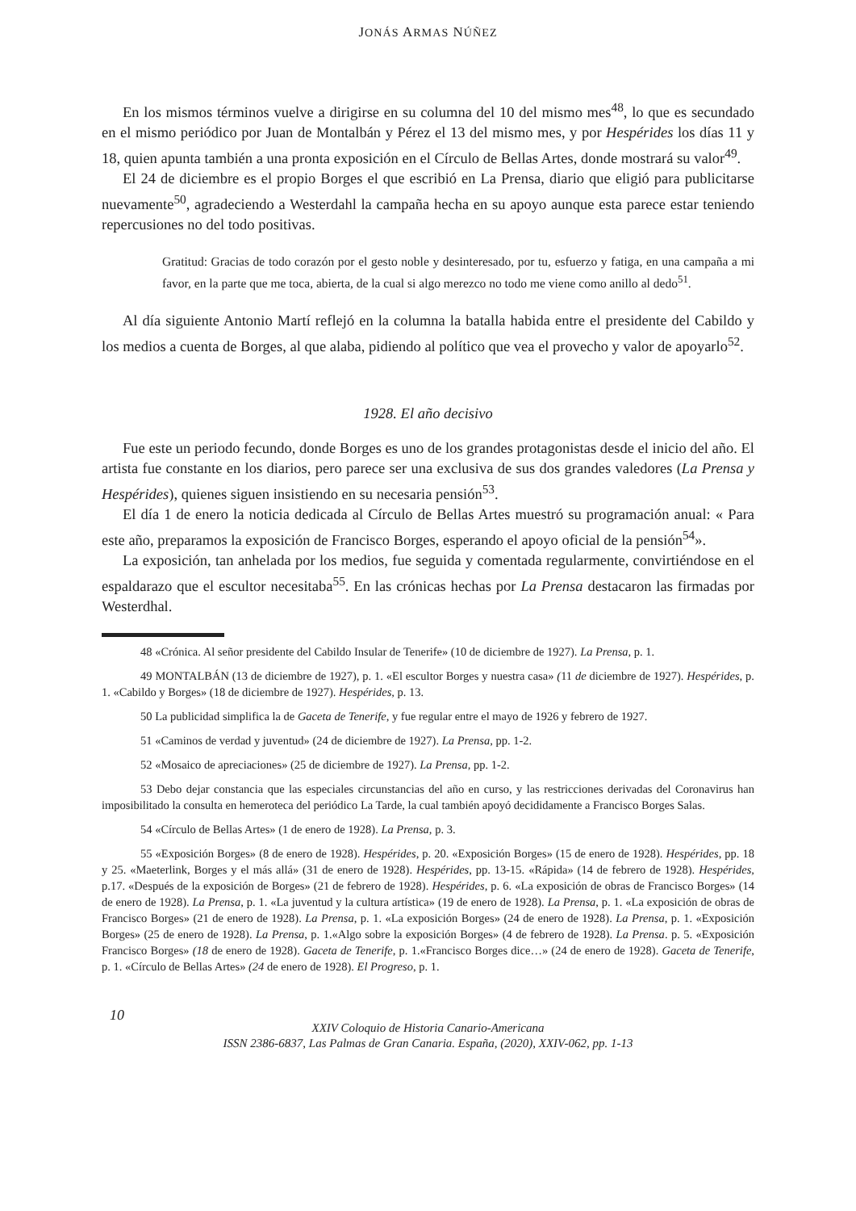JONÁS ARMAS NÚÑEZ
En los mismos términos vuelve a dirigirse en su columna del 10 del mismo mes<sup>48</sup>, lo que es secundado en el mismo periódico por Juan de Montalbán y Pérez el 13 del mismo mes, y por Hespérides los días 11 y 18, quien apunta también a una pronta exposición en el Círculo de Bellas Artes, donde mostrará su valor<sup>49</sup>.
El 24 de diciembre es el propio Borges el que escribió en La Prensa, diario que eligió para publicitarse nuevamente<sup>50</sup>, agradeciendo a Westerdahl la campaña hecha en su apoyo aunque esta parece estar teniendo repercusiones no del todo positivas.
Gratitud: Gracias de todo corazón por el gesto noble y desinteresado, por tu, esfuerzo y fatiga, en una campaña a mi favor, en la parte que me toca, abierta, de la cual si algo merezco no todo me viene como anillo al dedo<sup>51</sup>.
Al día siguiente Antonio Martí reflejó en la columna la batalla habida entre el presidente del Cabildo y los medios a cuenta de Borges, al que alaba, pidiendo al político que vea el provecho y valor de apoyarlo<sup>52</sup>.
1928. El año decisivo
Fue este un periodo fecundo, donde Borges es uno de los grandes protagonistas desde el inicio del año. El artista fue constante en los diarios, pero parece ser una exclusiva de sus dos grandes valedores (La Prensa y Hespérides), quienes siguen insistiendo en su necesaria pensión<sup>53</sup>.
El día 1 de enero la noticia dedicada al Círculo de Bellas Artes muestró su programación anual: « Para este año, preparamos la exposición de Francisco Borges, esperando el apoyo oficial de la pensión<sup>54</sup>».
La exposición, tan anhelada por los medios, fue seguida y comentada regularmente, convirtiéndose en el espaldarazo que el escultor necesitaba<sup>55</sup>. En las crónicas hechas por La Prensa destacaron las firmadas por Westerdhal.
48 «Crónica. Al señor presidente del Cabildo Insular de Tenerife» (10 de diciembre de 1927). La Prensa, p. 1.
49 MONTALBÁN (13 de diciembre de 1927), p. 1. «El escultor Borges y nuestra casa» (11 de diciembre de 1927). Hespérides, p. 1. «Cabildo y Borges» (18 de diciembre de 1927). Hespérides, p. 13.
50 La publicidad simplifica la de Gaceta de Tenerife, y fue regular entre el mayo de 1926 y febrero de 1927.
51 «Caminos de verdad y juventud» (24 de diciembre de 1927). La Prensa, pp. 1-2.
52 «Mosaico de apreciaciones» (25 de diciembre de 1927). La Prensa, pp. 1-2.
53 Debo dejar constancia que las especiales circunstancias del año en curso, y las restricciones derivadas del Coronavirus han imposibilitado la consulta en hemeroteca del periódico La Tarde, la cual también apoyó decididamente a Francisco Borges Salas.
54 «Círculo de Bellas Artes» (1 de enero de 1928). La Prensa, p. 3.
55 «Exposición Borges» (8 de enero de 1928). Hespérides, p. 20. «Exposición Borges» (15 de enero de 1928). Hespérides, pp. 18 y 25. «Maeterlink, Borges y el más allá» (31 de enero de 1928). Hespérides, pp. 13-15. «Rápida» (14 de febrero de 1928). Hespérides, p.17. «Después de la exposición de Borges» (21 de febrero de 1928). Hespérides, p. 6. «La exposición de obras de Francisco Borges» (14 de enero de 1928). La Prensa, p. 1. «La juventud y la cultura artística» (19 de enero de 1928). La Prensa, p. 1. «La exposición de obras de Francisco Borges» (21 de enero de 1928). La Prensa, p. 1. «La exposición Borges» (24 de enero de 1928). La Prensa, p. 1. «Exposición Borges» (25 de enero de 1928). La Prensa, p. 1.«Algo sobre la exposición Borges» (4 de febrero de 1928). La Prensa. p. 5. «Exposición Francisco Borges» (18 de enero de 1928). Gaceta de Tenerife, p. 1.«Francisco Borges dice…» (24 de enero de 1928). Gaceta de Tenerife, p. 1. «Círculo de Bellas Artes» (24 de enero de 1928). El Progreso, p. 1.
10
XXIV Coloquio de Historia Canario-Americana
ISSN 2386-6837, Las Palmas de Gran Canaria. España, (2020), XXIV-062, pp. 1-13